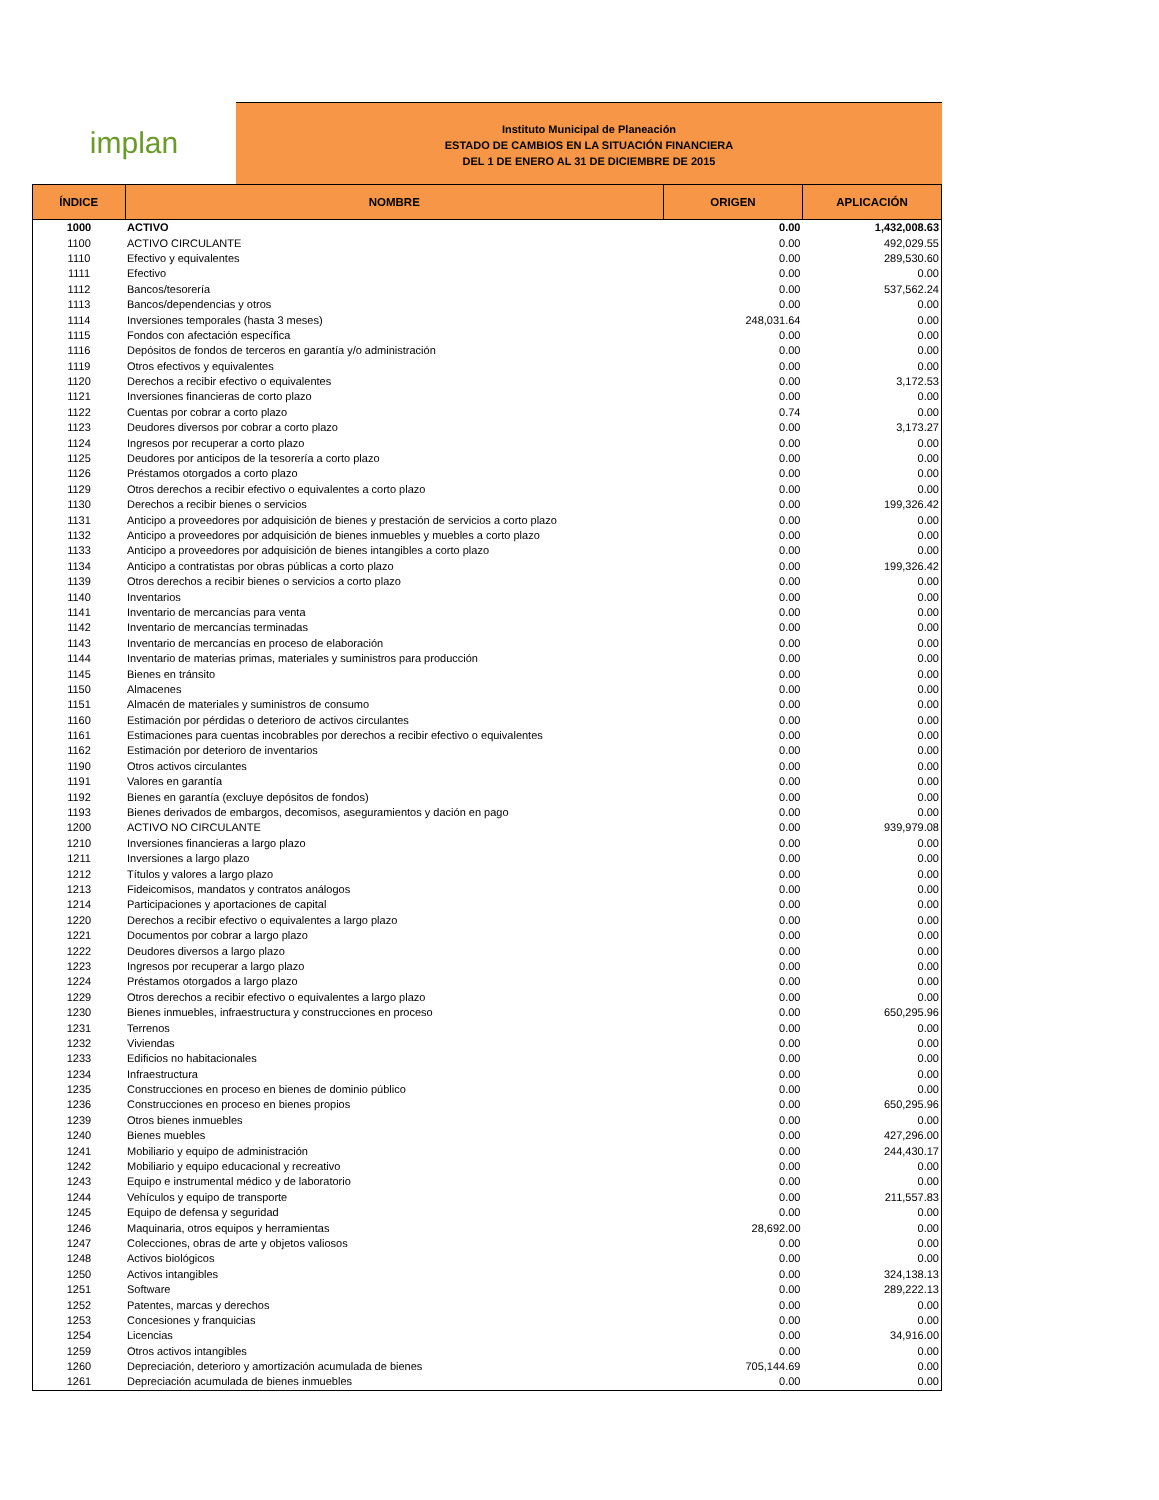implan
Instituto Municipal de Planeación
ESTADO DE CAMBIOS EN LA SITUACIÓN FINANCIERA
DEL 1 DE ENERO AL 31 DE DICIEMBRE DE 2015
| ÍNDICE | NOMBRE | ORIGEN | APLICACIÓN |
| --- | --- | --- | --- |
| 1000 | ACTIVO | 0.00 | 1,432,008.63 |
| 1100 | ACTIVO CIRCULANTE | 0.00 | 492,029.55 |
| 1110 | Efectivo y equivalentes | 0.00 | 289,530.60 |
| 1111 | Efectivo | 0.00 | 0.00 |
| 1112 | Bancos/tesorería | 0.00 | 537,562.24 |
| 1113 | Bancos/dependencias y otros | 0.00 | 0.00 |
| 1114 | Inversiones temporales (hasta 3 meses) | 248,031.64 | 0.00 |
| 1115 | Fondos con afectación específica | 0.00 | 0.00 |
| 1116 | Depósitos de fondos de terceros en garantía y/o administración | 0.00 | 0.00 |
| 1119 | Otros efectivos y equivalentes | 0.00 | 0.00 |
| 1120 | Derechos a recibir efectivo o equivalentes | 0.00 | 3,172.53 |
| 1121 | Inversiones financieras de corto plazo | 0.00 | 0.00 |
| 1122 | Cuentas por cobrar a corto plazo | 0.74 | 0.00 |
| 1123 | Deudores diversos por cobrar a corto plazo | 0.00 | 3,173.27 |
| 1124 | Ingresos por recuperar a corto plazo | 0.00 | 0.00 |
| 1125 | Deudores por anticipos de la tesorería a corto plazo | 0.00 | 0.00 |
| 1126 | Préstamos otorgados a corto plazo | 0.00 | 0.00 |
| 1129 | Otros derechos a recibir efectivo o equivalentes a corto plazo | 0.00 | 0.00 |
| 1130 | Derechos a recibir bienes o servicios | 0.00 | 199,326.42 |
| 1131 | Anticipo a proveedores por adquisición de bienes y prestación de servicios a corto plazo | 0.00 | 0.00 |
| 1132 | Anticipo a proveedores por adquisición de bienes inmuebles y muebles a corto plazo | 0.00 | 0.00 |
| 1133 | Anticipo a proveedores por adquisición de bienes intangibles a corto plazo | 0.00 | 0.00 |
| 1134 | Anticipo a contratistas por obras públicas a corto plazo | 0.00 | 199,326.42 |
| 1139 | Otros derechos a recibir bienes o servicios a corto plazo | 0.00 | 0.00 |
| 1140 | Inventarios | 0.00 | 0.00 |
| 1141 | Inventario de mercancías para venta | 0.00 | 0.00 |
| 1142 | Inventario de mercancías terminadas | 0.00 | 0.00 |
| 1143 | Inventario de mercancías en proceso de elaboración | 0.00 | 0.00 |
| 1144 | Inventario de materias primas, materiales y suministros para producción | 0.00 | 0.00 |
| 1145 | Bienes en tránsito | 0.00 | 0.00 |
| 1150 | Almacenes | 0.00 | 0.00 |
| 1151 | Almacén de materiales y suministros de consumo | 0.00 | 0.00 |
| 1160 | Estimación por pérdidas o deterioro de activos circulantes | 0.00 | 0.00 |
| 1161 | Estimaciones para cuentas incobrables por derechos a recibir efectivo o equivalentes | 0.00 | 0.00 |
| 1162 | Estimación por deterioro de inventarios | 0.00 | 0.00 |
| 1190 | Otros activos circulantes | 0.00 | 0.00 |
| 1191 | Valores en garantía | 0.00 | 0.00 |
| 1192 | Bienes en garantía (excluye depósitos de fondos) | 0.00 | 0.00 |
| 1193 | Bienes derivados de embargos, decomisos, aseguramientos y dación en pago | 0.00 | 0.00 |
| 1200 | ACTIVO NO CIRCULANTE | 0.00 | 939,979.08 |
| 1210 | Inversiones financieras a largo plazo | 0.00 | 0.00 |
| 1211 | Inversiones a largo plazo | 0.00 | 0.00 |
| 1212 | Títulos y valores a largo plazo | 0.00 | 0.00 |
| 1213 | Fideicomisos, mandatos y contratos análogos | 0.00 | 0.00 |
| 1214 | Participaciones y aportaciones de capital | 0.00 | 0.00 |
| 1220 | Derechos a recibir efectivo o equivalentes a largo plazo | 0.00 | 0.00 |
| 1221 | Documentos por cobrar a largo plazo | 0.00 | 0.00 |
| 1222 | Deudores diversos a largo plazo | 0.00 | 0.00 |
| 1223 | Ingresos por recuperar a largo plazo | 0.00 | 0.00 |
| 1224 | Préstamos otorgados a largo plazo | 0.00 | 0.00 |
| 1229 | Otros derechos a recibir efectivo o equivalentes a largo plazo | 0.00 | 0.00 |
| 1230 | Bienes inmuebles, infraestructura y construcciones en proceso | 0.00 | 650,295.96 |
| 1231 | Terrenos | 0.00 | 0.00 |
| 1232 | Viviendas | 0.00 | 0.00 |
| 1233 | Edificios no habitacionales | 0.00 | 0.00 |
| 1234 | Infraestructura | 0.00 | 0.00 |
| 1235 | Construcciones en proceso en bienes de dominio público | 0.00 | 0.00 |
| 1236 | Construcciones en proceso en bienes propios | 0.00 | 650,295.96 |
| 1239 | Otros bienes inmuebles | 0.00 | 0.00 |
| 1240 | Bienes muebles | 0.00 | 427,296.00 |
| 1241 | Mobiliario y equipo de administración | 0.00 | 244,430.17 |
| 1242 | Mobiliario y equipo educacional y recreativo | 0.00 | 0.00 |
| 1243 | Equipo e instrumental médico y de laboratorio | 0.00 | 0.00 |
| 1244 | Vehículos y equipo de transporte | 0.00 | 211,557.83 |
| 1245 | Equipo de defensa y seguridad | 0.00 | 0.00 |
| 1246 | Maquinaria, otros equipos y herramientas | 28,692.00 | 0.00 |
| 1247 | Colecciones, obras de arte y objetos valiosos | 0.00 | 0.00 |
| 1248 | Activos biológicos | 0.00 | 0.00 |
| 1250 | Activos intangibles | 0.00 | 324,138.13 |
| 1251 | Software | 0.00 | 289,222.13 |
| 1252 | Patentes, marcas y derechos | 0.00 | 0.00 |
| 1253 | Concesiones y franquicias | 0.00 | 0.00 |
| 1254 | Licencias | 0.00 | 34,916.00 |
| 1259 | Otros activos intangibles | 0.00 | 0.00 |
| 1260 | Depreciación, deterioro y amortización acumulada de bienes | 705,144.69 | 0.00 |
| 1261 | Depreciación acumulada de bienes inmuebles | 0.00 | 0.00 |